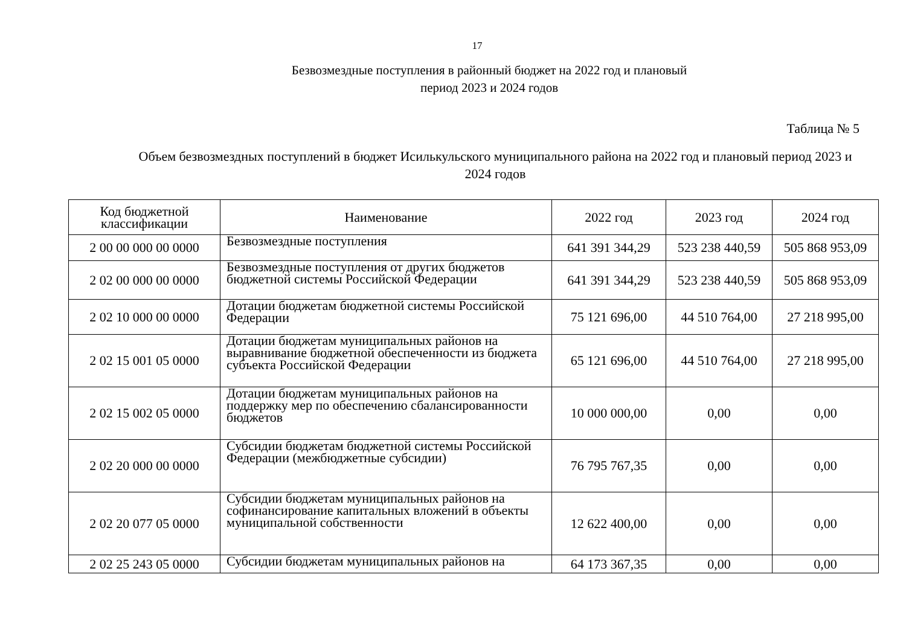17
Безвозмездные поступления в районный бюджет на 2022 год и плановый период 2023 и 2024 годов
Таблица № 5
Объем безвозмездных поступлений в бюджет Исилькульского муниципального района на 2022 год и плановый период 2023 и 2024 годов
| Код бюджетной классификации | Наименование | 2022 год | 2023 год | 2024 год |
| --- | --- | --- | --- | --- |
| 2 00 00 000 00 0000 | Безвозмездные поступления | 641 391 344,29 | 523 238 440,59 | 505 868 953,09 |
| 2 02 00 000 00 0000 | Безвозмездные поступления от других бюджетов бюджетной системы Российской Федерации | 641 391 344,29 | 523 238 440,59 | 505 868 953,09 |
| 2 02 10 000 00 0000 | Дотации бюджетам бюджетной системы Российской Федерации | 75 121 696,00 | 44 510 764,00 | 27 218 995,00 |
| 2 02 15 001 05 0000 | Дотации бюджетам муниципальных районов на выравнивание бюджетной обеспеченности из бюджета субъекта Российской Федерации | 65 121 696,00 | 44 510 764,00 | 27 218 995,00 |
| 2 02 15 002 05 0000 | Дотации бюджетам муниципальных районов на поддержку мер по обеспечению сбалансированности бюджетов | 10 000 000,00 | 0,00 | 0,00 |
| 2 02 20 000 00 0000 | Субсидии бюджетам бюджетной системы Российской Федерации (межбюджетные субсидии) | 76 795 767,35 | 0,00 | 0,00 |
| 2 02 20 077 05 0000 | Субсидии бюджетам муниципальных районов на софинансирование капитальных вложений в объекты муниципальной собственности | 12 622 400,00 | 0,00 | 0,00 |
| 2 02 25 243 05 0000 | Субсидии бюджетам муниципальных районов на | 64 173 367,35 | 0,00 | 0,00 |